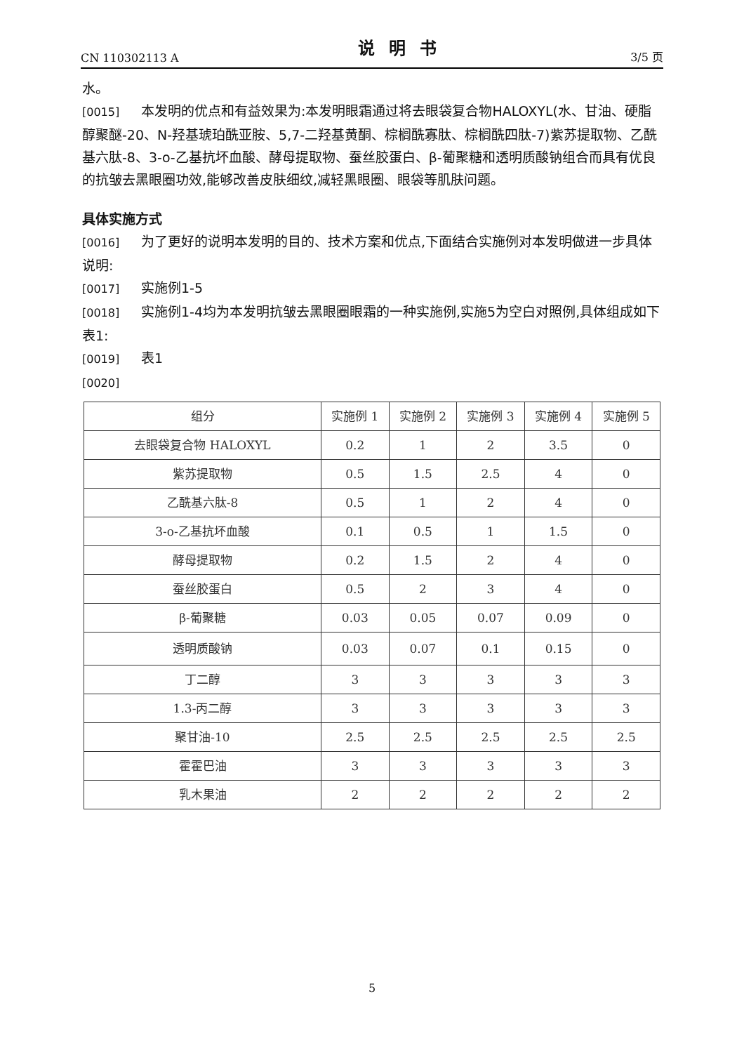CN 110302113 A 说明书 3/5 页
水。
[0015] 本发明的优点和有益效果为:本发明眼霜通过将去眼袋复合物HALOXYL(水、甘油、硬脂醇聚醚-20、N-羟基琥珀酰亚胺、5,7-二羟基黄酮、棕榈酰寡肽、棕榈酰四肽-7)紫苏提取物、乙酰基六肽-8、3-o-乙基抗坏血酸、酵母提取物、蚕丝胶蛋白、β-葡聚糖和透明质酸钠组合而具有优良的抗皱去黑眼圈功效,能够改善皮肤细纹,减轻黑眼圈、眼袋等肌肤问题。
具体实施方式
[0016] 为了更好的说明本发明的目的、技术方案和优点,下面结合实施例对本发明做进一步具体说明:
[0017] 实施例1-5
[0018] 实施例1-4均为本发明抗皱去黑眼圈眼霜的一种实施例,实施5为空白对照例,具体组成如下表1:
[0019] 表1
[0020]
| 组分 | 实施例 1 | 实施例 2 | 实施例 3 | 实施例 4 | 实施例 5 |
| --- | --- | --- | --- | --- | --- |
| 去眼袋复合物 HALOXYL | 0.2 | 1 | 2 | 3.5 | 0 |
| 紫苏提取物 | 0.5 | 1.5 | 2.5 | 4 | 0 |
| 乙酰基六肽-8 | 0.5 | 1 | 2 | 4 | 0 |
| 3-o-乙基抗坏血酸 | 0.1 | 0.5 | 1 | 1.5 | 0 |
| 酵母提取物 | 0.2 | 1.5 | 2 | 4 | 0 |
| 蚕丝胶蛋白 | 0.5 | 2 | 3 | 4 | 0 |
| β-葡聚糖 | 0.03 | 0.05 | 0.07 | 0.09 | 0 |
| 透明质酸钠 | 0.03 | 0.07 | 0.1 | 0.15 | 0 |
| 丁二醇 | 3 | 3 | 3 | 3 | 3 |
| 1.3-丙二醇 | 3 | 3 | 3 | 3 | 3 |
| 聚甘油-10 | 2.5 | 2.5 | 2.5 | 2.5 | 2.5 |
| 霍霍巴油 | 3 | 3 | 3 | 3 | 3 |
| 乳木果油 | 2 | 2 | 2 | 2 | 2 |
5